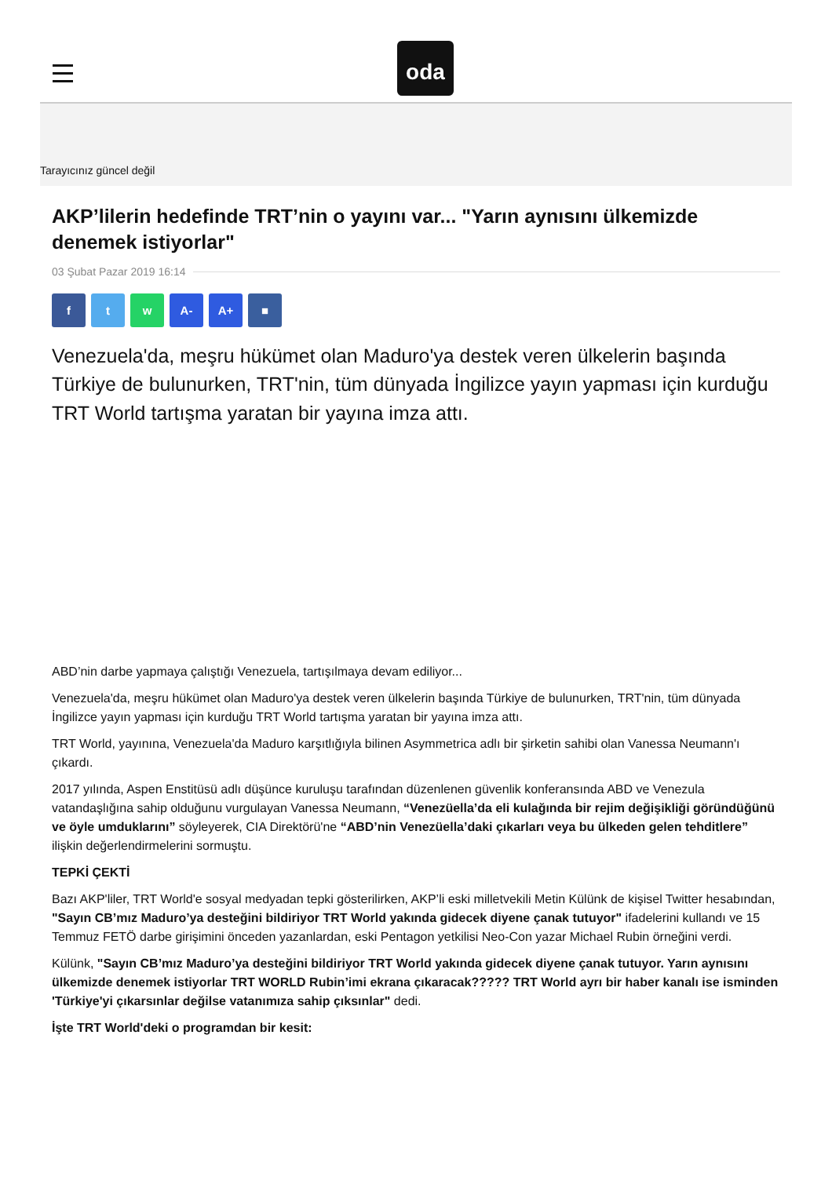oda
Tarayıcınız güncel değil
AKP’lilerin hedefinde TRT’nin o yayını var... "Yarın aynısını ülkemizde denemek istiyorlar"
03 Şubat Pazar 2019 16:14
f t w A- A+ ■
Venezuela'da, meşru hükümet olan Maduro'ya destek veren ülkelerin başında Türkiye de bulunurken, TRT'nin, tüm dünyada İngilizce yayın yapması için kurduğu TRT World tartışma yaratan bir yayına imza attı.
ABD’nin darbe yapmaya çalıştığı Venezuela, tartışılmaya devam ediliyor...
Venezuela'da, meşru hükümet olan Maduro'ya destek veren ülkelerin başında Türkiye de bulunurken, TRT'nin, tüm dünyada İngilizce yayın yapması için kurduğu TRT World tartışma yaratan bir yayına imza attı.
TRT World, yayınına, Venezuela'da Maduro karşıtlığıyla bilinen Asymmetrica adlı bir şirketin sahibi olan Vanessa Neumann'ı çıkardı.
2017 yılında, Aspen Enstitüsü adlı düşünce kuruluşu tarafından düzenlenen güvenlik konferansında ABD ve Venezula vatandaşlığına sahip olduğunu vurgulayan Vanessa Neumann, “Venezüella’da eli kulağında bir rejim değişikliği göründüğünü ve öyle umduklarını” söyleyerek, CIA Direktörü'ne “ABD’nin Venezüella’daki çıkarları veya bu ülkeden gelen tehditlere” ilişkin değerlendirmelerini sormuştu.
TEPKİ ÇEKTİ
Bazı AKP'liler, TRT World'e sosyal medyadan tepki gösterilirken, AKP’li eski milletvekili Metin Külünk de kişisel Twitter hesabından, "Sayın CB’mız Maduro’ya desteğini bildiriyor TRT World yakında gidecek diyene çanak tutuyor" ifadelerini kullandı ve 15 Temmuz FETÖ darbe girişimini önceden yazanlardan, eski Pentagon yetkilisi Neo-Con yazar Michael Rubin örneğini verdi.
Külünk, "Sayın CB’mız Maduro’ya desteğini bildiriyor TRT World yakında gidecek diyene çanak tutuyor. Yarın aynısını ülkemizde denemek istiyorlar TRT WORLD Rubin’imi ekrana çıkaracak????? TRT World ayrı bir haber kanalı ise isminden 'Türkiye'yi çıkarsınlar değilse vatanımıza sahip çıksınlar" dedi.
İşte TRT World'deki o programdan bir kesit: